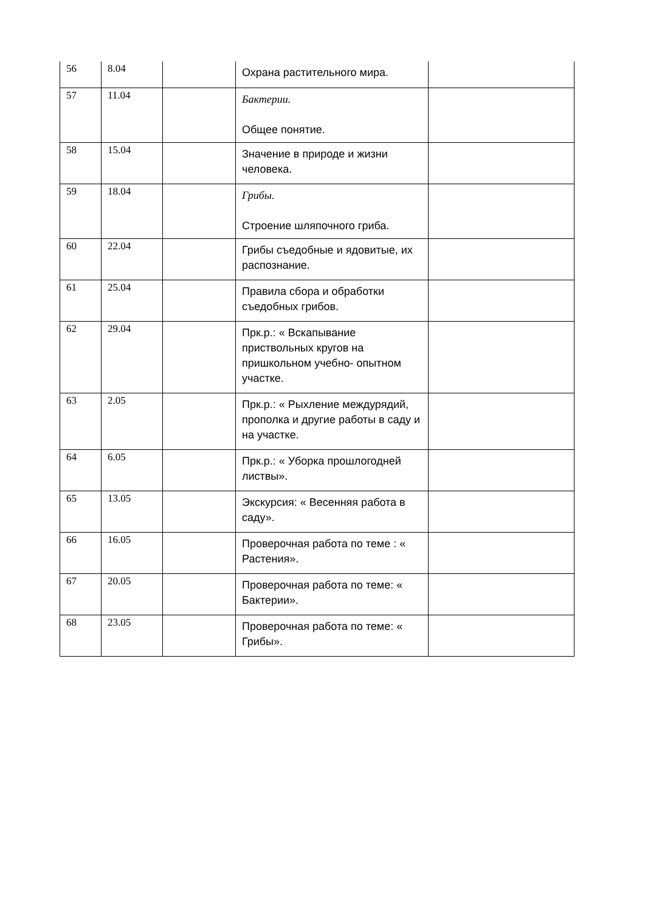| 56 | 8.04 | | Охрана растительного мира. | |
| 57 | 11.04 | | Бактерии. Общее понятие. | |
| 58 | 15.04 | | Значение в природе и жизни человека. | |
| 59 | 18.04 | | Грибы. Строение шляпочного гриба. | |
| 60 | 22.04 | | Грибы съедобные и ядовитые, их распознание. | |
| 61 | 25.04 | | Правила сбора и обработки съедобных грибов. | |
| 62 | 29.04 | | Прк.р.: « Вскапывание приствольных кругов на пришкольном учебно- опытном участке. | |
| 63 | 2.05 | | Прк.р.: « Рыхление междурядий, прополка и другие работы в саду и на участке. | |
| 64 | 6.05 | | Прк.р.: « Уборка прошлогодней листвы». | |
| 65 | 13.05 | | Экскурсия: « Весенняя работа в саду». | |
| 66 | 16.05 | | Проверочная работа по теме : « Растения». | |
| 67 | 20.05 | | Проверочная работа по теме: « Бактерии». | |
| 68 | 23.05 | | Проверочная работа по теме: « Грибы». | |